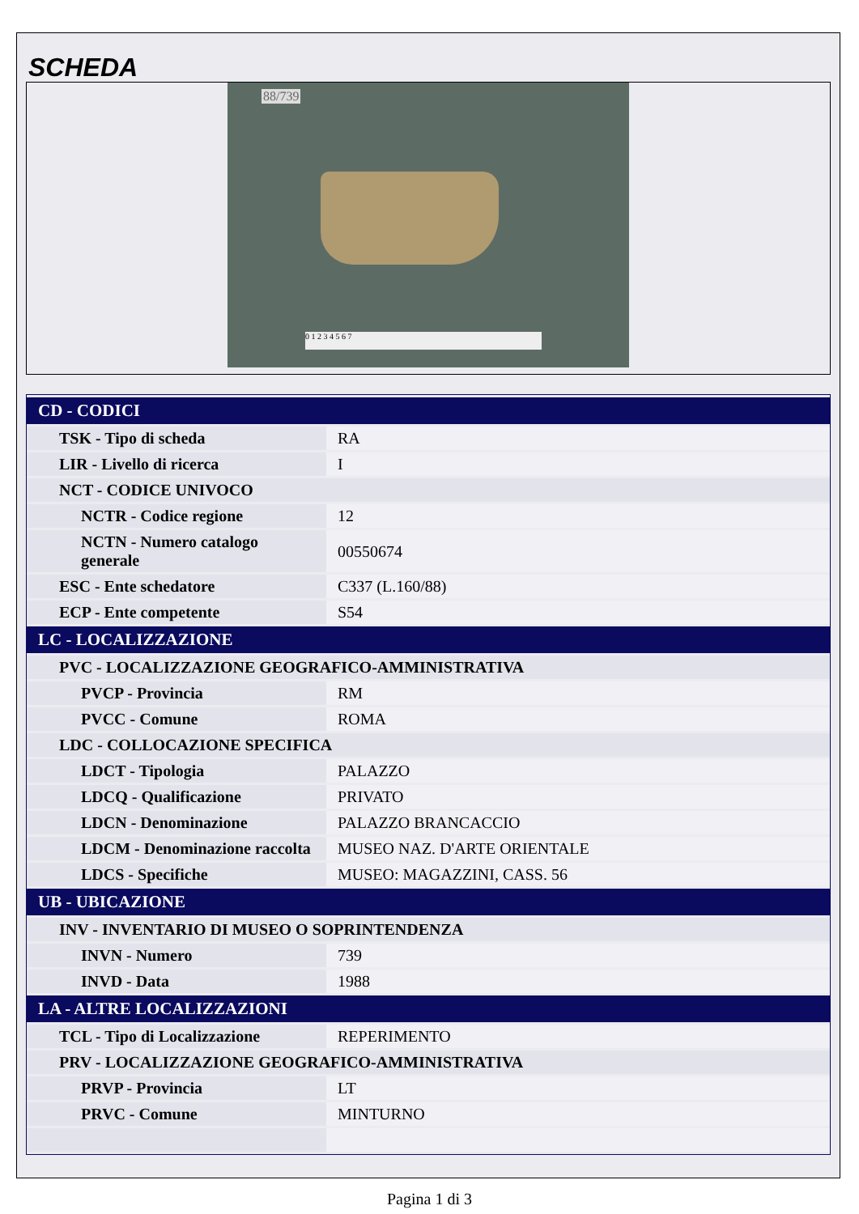SCHEDA
88/739
0 1 2 3 4 5 6 7
| CD - CODICI | |
| --- | --- |
| TSK - Tipo di scheda | RA |
| LIR - Livello di ricerca | I |
| NCT - CODICE UNIVOCO | |
| NCTR - Codice regione | 12 |
| NCTN - Numero catalogo generale | 00550674 |
| ESC - Ente schedatore | C337 (L.160/88) |
| ECP - Ente competente | S54 |
| LC - LOCALIZZAZIONE | |
| PVC - LOCALIZZAZIONE GEOGRAFICO-AMMINISTRATIVA | |
| PVCP - Provincia | RM |
| PVCC - Comune | ROMA |
| LDC - COLLOCAZIONE SPECIFICA | |
| LDCT - Tipologia | PALAZZO |
| LDCQ - Qualificazione | PRIVATO |
| LDCN - Denominazione | PALAZZO BRANCACCIO |
| LDCM - Denominazione raccolta | MUSEO NAZ. D'ARTE ORIENTALE |
| LDCS - Specifiche | MUSEO: MAGAZZINI, CASS. 56 |
| UB - UBICAZIONE | |
| INV - INVENTARIO DI MUSEO O SOPRINTENDENZA | |
| INVN - Numero | 739 |
| INVD - Data | 1988 |
| LA - ALTRE LOCALIZZAZIONI | |
| TCL - Tipo di Localizzazione | REPERIMENTO |
| PRV - LOCALIZZAZIONE GEOGRAFICO-AMMINISTRATIVA | |
| PRVP - Provincia | LT |
| PRVC - Comune | MINTURNO |
Pagina 1 di 3